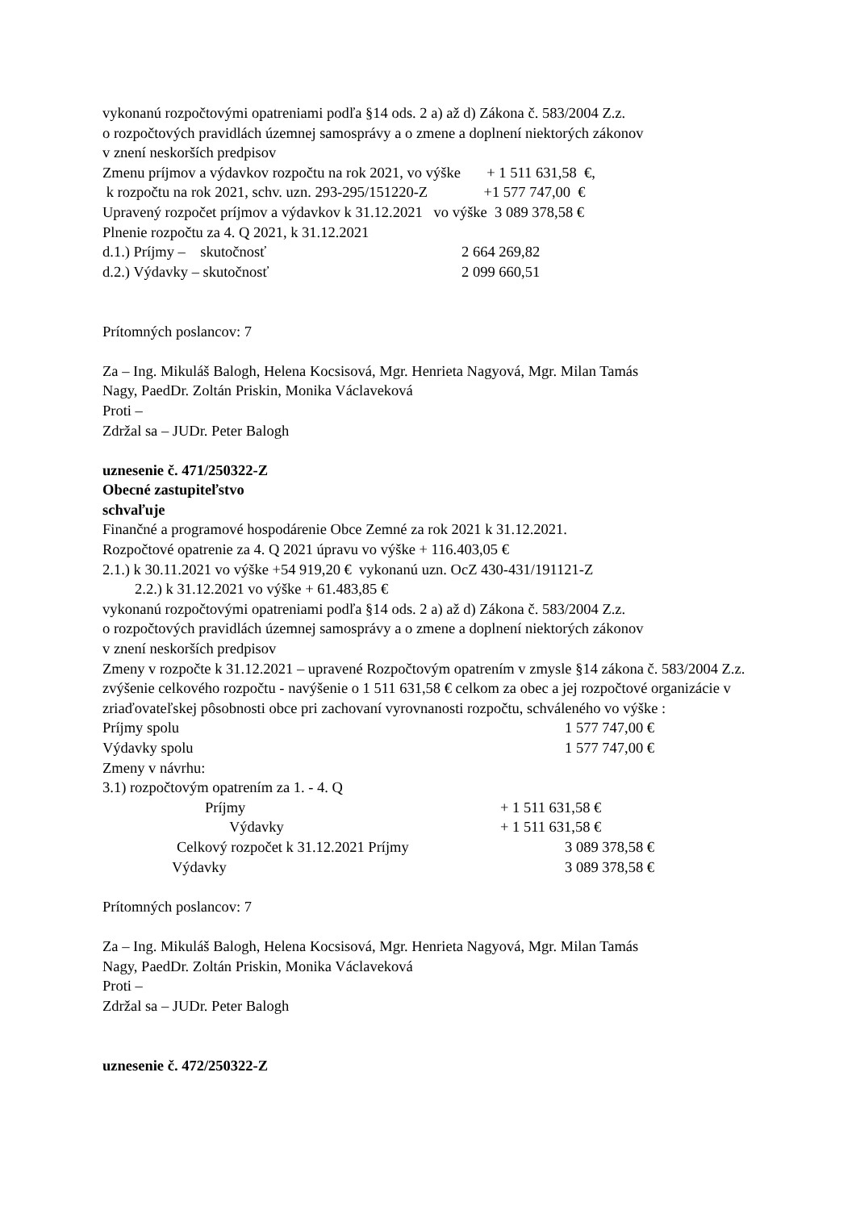vykonanú rozpočtovými opatreniami podľa §14 ods. 2 a) až d) Zákona č. 583/2004 Z.z.
o rozpočtových pravidlách územnej samosprávy a o zmene a doplnení niektorých zákonov
v znení neskorších predpisov
Zmenu príjmov a výdavkov rozpočtu na rok 2021, vo výške + 1 511 631,58 €,
k rozpočtu na rok 2021, schv. uzn. 293-295/151220-Z +1 577 747,00 €
Upravený rozpočet príjmov a výdavkov k 31.12.2021 vo výške 3 089 378,58 €
Plnenie rozpočtu za 4. Q 2021, k 31.12.2021
d.1.) Príjmy – skutočnosť 2 664 269,82
d.2.) Výdavky – skutočnosť 2 099 660,51
Prítomných poslancov: 7
Za – Ing. Mikuláš Balogh, Helena Kocsisová, Mgr. Henrieta Nagyová, Mgr. Milan Tamás
Nagy, PaedDr. Zoltán Priskin, Monika Václaveková
Proti –
Zdržal sa – JUDr. Peter Balogh
uznesenie č. 471/250322-Z
Obecné zastupiteľstvo
schvaľuje
Finančné a programové hospodárenie Obce Zemné za rok 2021 k 31.12.2021.
Rozpočtové opatrenie za 4. Q 2021 úpravu vo výške + 116.403,05 €
2.1.) k 30.11.2021 vo výške +54 919,20 € vykonanú uzn. OcZ 430-431/191121-Z
2.2.) k 31.12.2021 vo výške + 61.483,85 €
vykonanú rozpočtovými opatreniami podľa §14 ods. 2 a) až d) Zákona č. 583/2004 Z.z.
o rozpočtových pravidlách územnej samosprávy a o zmene a doplnení niektorých zákonov
v znení neskorších predpisov
Zmeny v rozpočte k 31.12.2021 – upravené Rozpočtovým opatrením v zmysle §14 zákona č. 583/2004 Z.z. zvýšenie celkového rozpočtu - navýšenie o 1 511 631,58 € celkom za obec a jej rozpočtové organizácie v zriaďovateľskej pôsobnosti obce pri zachovaní vyrovnanosti rozpočtu, schváleného vo výške :
Príjmy spolu 1 577 747,00 €
Výdavky spolu 1 577 747,00 €
Zmeny v návrhu:
3.1) rozpočtovým opatrením za 1. - 4. Q
Príjmy + 1 511 631,58 €
Výdavky + 1 511 631,58 €
Celkový rozpočet k 31.12.2021 Príjmy 3 089 378,58 €
Výdavky 3 089 378,58 €
Prítomných poslancov: 7
Za – Ing. Mikuláš Balogh, Helena Kocsisová, Mgr. Henrieta Nagyová, Mgr. Milan Tamás
Nagy, PaedDr. Zoltán Priskin, Monika Václaveková
Proti –
Zdržal sa – JUDr. Peter Balogh
uznesenie č. 472/250322-Z